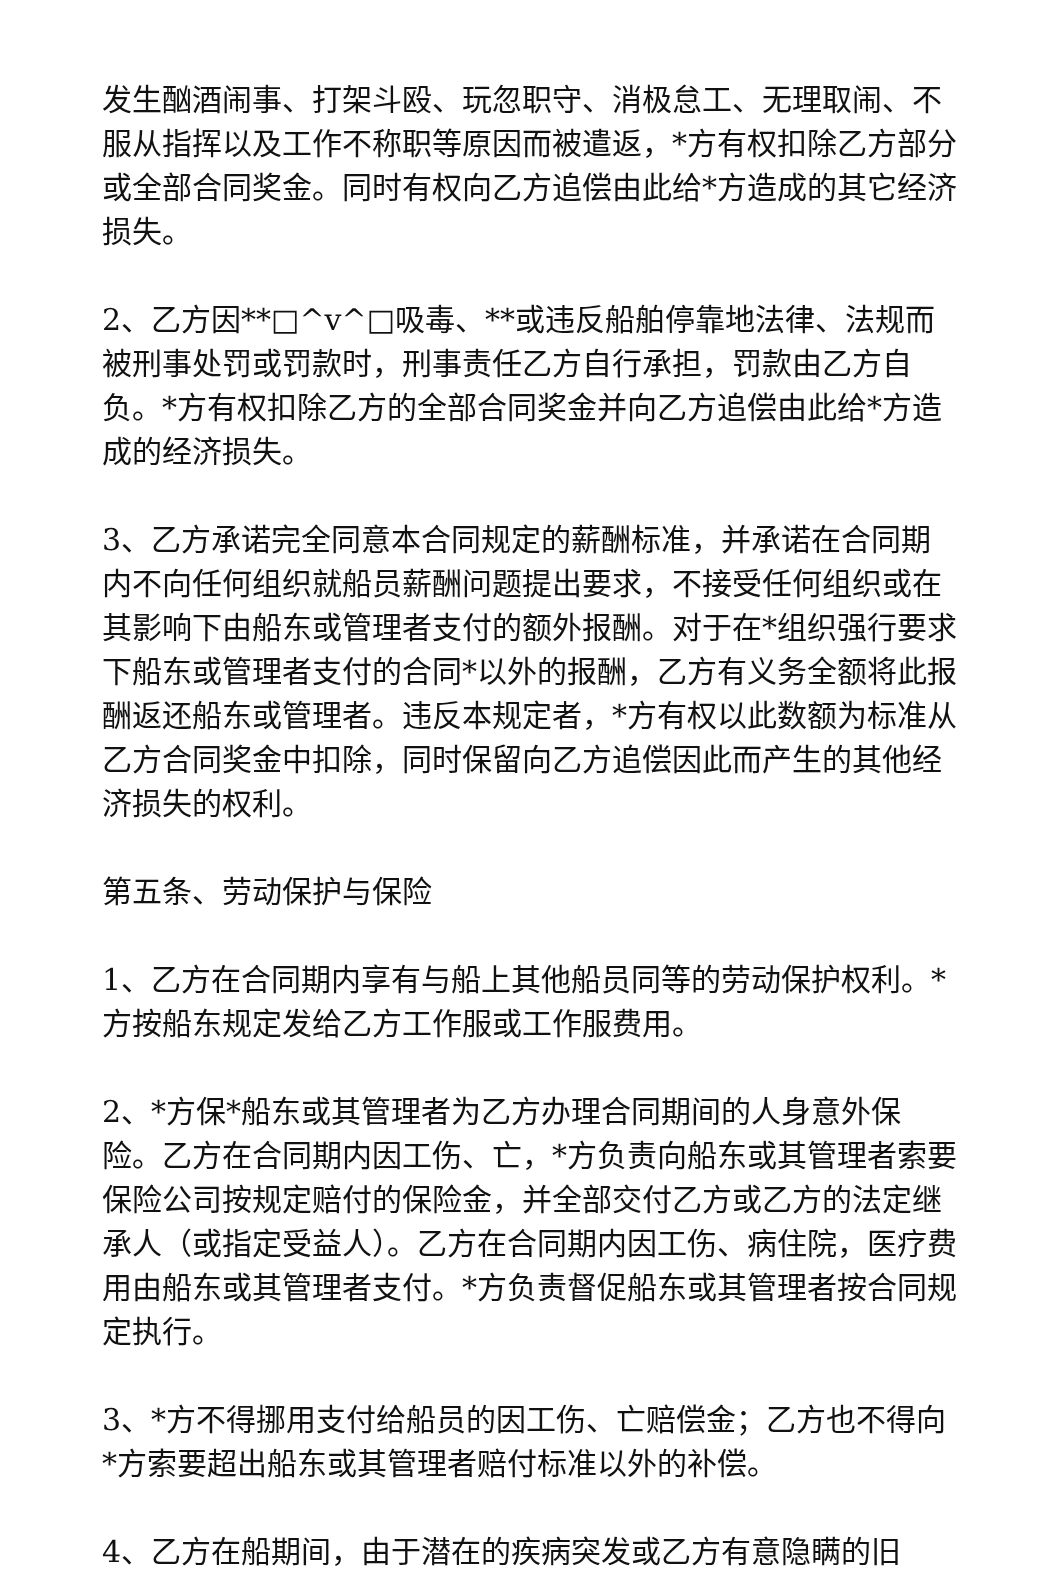发生酗酒闹事、打架斗殴、玩忽职守、消极怠工、无理取闹、不服从指挥以及工作不称职等原因而被遣返，*方有权扣除乙方部分或全部合同奖金。同时有权向乙方追偿由此给*方造成的其它经济损失。
2、乙方因**□^v^□吸毒、**或违反船舶停靠地法律、法规而被刑事处罚或罚款时，刑事责任乙方自行承担，罚款由乙方自负。*方有权扣除乙方的全部合同奖金并向乙方追偿由此给*方造成的经济损失。
3、乙方承诺完全同意本合同规定的薪酬标准，并承诺在合同期内不向任何组织就船员薪酬问题提出要求，不接受任何组织或在其影响下由船东或管理者支付的额外报酬。对于在*组织强行要求下船东或管理者支付的合同*以外的报酬，乙方有义务全额将此报酬返还船东或管理者。违反本规定者，*方有权以此数额为标准从乙方合同奖金中扣除，同时保留向乙方追偿因此而产生的其他经济损失的权利。
第五条、劳动保护与保险
1、乙方在合同期内享有与船上其他船员同等的劳动保护权利。*方按船东规定发给乙方工作服或工作服费用。
2、*方保*船东或其管理者为乙方办理合同期间的人身意外保险。乙方在合同期内因工伤、亡，*方负责向船东或其管理者索要保险公司按规定赔付的保险金，并全部交付乙方或乙方的法定继承人（或指定受益人）。乙方在合同期内因工伤、病住院，医疗费用由船东或其管理者支付。*方负责督促船东或其管理者按合同规定执行。
3、*方不得挪用支付给船员的因工伤、亡赔偿金；乙方也不得向*方索要超出船东或其管理者赔付标准以外的补偿。
4、乙方在船期间，由于潜在的疾病突发或乙方有意隐瞒的旧